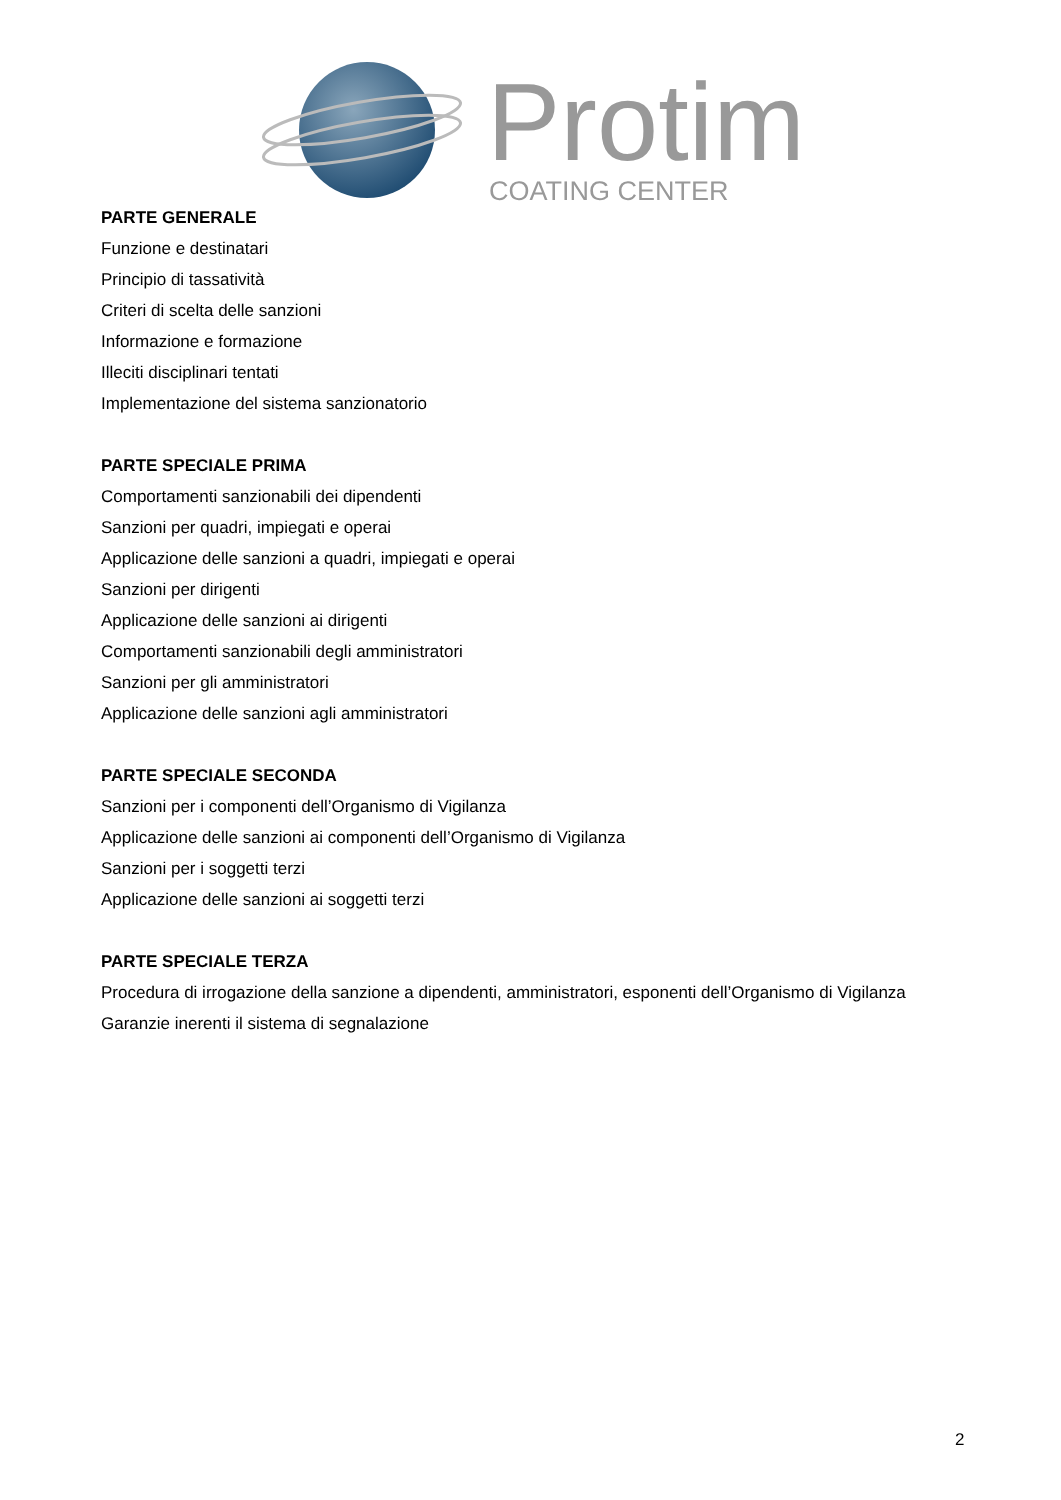Protim
COATING CENTER
PARTE GENERALE
Funzione e destinatari
Principio di tassatività
Criteri di scelta delle sanzioni
Informazione e formazione
Illeciti disciplinari tentati
Implementazione del sistema sanzionatorio
PARTE SPECIALE PRIMA
Comportamenti sanzionabili dei dipendenti
Sanzioni per quadri, impiegati e operai
Applicazione delle sanzioni a quadri, impiegati e operai
Sanzioni per dirigenti
Applicazione delle sanzioni ai dirigenti
Comportamenti sanzionabili degli amministratori
Sanzioni per gli amministratori
Applicazione delle sanzioni agli amministratori
PARTE SPECIALE SECONDA
Sanzioni per i componenti dell’Organismo di Vigilanza
Applicazione delle sanzioni ai componenti dell’Organismo di Vigilanza
Sanzioni per i soggetti terzi
Applicazione delle sanzioni ai soggetti terzi
PARTE SPECIALE TERZA
Procedura di irrogazione della sanzione a dipendenti, amministratori, esponenti dell’Organismo di Vigilanza
Garanzie inerenti il sistema di segnalazione
2